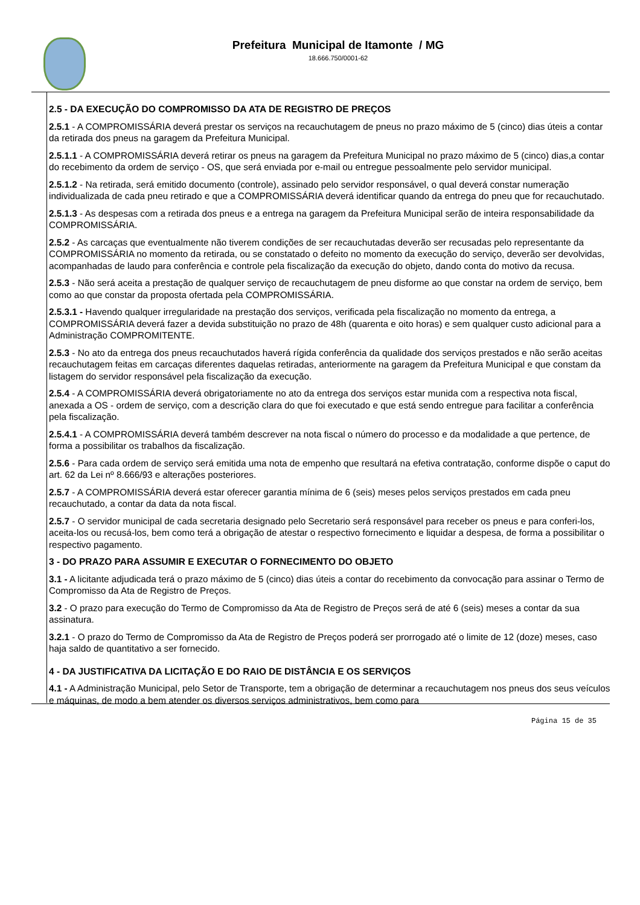Prefeitura Municipal de Itamonte / MG
18.666.750/0001-62
2.5 - DA EXECUÇÃO DO COMPROMISSO DA ATA DE REGISTRO DE PREÇOS
2.5.1 - A COMPROMISSÁRIA deverá prestar os serviços na recauchutagem de pneus no prazo máximo de 5 (cinco) dias úteis a contar da retirada dos pneus na garagem da Prefeitura Municipal.
2.5.1.1 - A COMPROMISSÁRIA deverá retirar os pneus na garagem da Prefeitura Municipal no prazo máximo de 5 (cinco) dias,a contar do recebimento da ordem de serviço - OS, que será enviada por e-mail ou entregue pessoalmente pelo servidor municipal.
2.5.1.2 - Na retirada, será emitido documento (controle), assinado pelo servidor responsável, o qual deverá constar numeração individualizada de cada pneu retirado e que a COMPROMISSÁRIA deverá identificar quando da entrega do pneu que for recauchutado.
2.5.1.3 - As despesas com a retirada dos pneus e a entrega na garagem da Prefeitura Municipal serão de inteira responsabilidade da COMPROMISSÁRIA.
2.5.2 - As carcaças que eventualmente não tiverem condições de ser recauchutadas deverão ser recusadas pelo representante da COMPROMISSÁRIA no momento da retirada, ou se constatado o defeito no momento da execução do serviço, deverão ser devolvidas, acompanhadas de laudo para conferência e controle pela fiscalização da execução do objeto, dando conta do motivo da recusa.
2.5.3 - Não será aceita a prestação de qualquer serviço de recauchutagem de pneu disforme ao que constar na ordem de serviço, bem como ao que constar da proposta ofertada pela COMPROMISSÁRIA.
2.5.3.1 - Havendo qualquer irregularidade na prestação dos serviços, verificada pela fiscalização no momento da entrega, a COMPROMISSÁRIA deverá fazer a devida substituição no prazo de 48h (quarenta e oito horas) e sem qualquer custo adicional para a Administração COMPROMITENTE.
2.5.3 - No ato da entrega dos pneus recauchutados haverá rígida conferência da qualidade dos serviços prestados e não serão aceitas recauchutagem feitas em carcaças diferentes daquelas retiradas, anteriormente na garagem da Prefeitura Municipal e que constam da listagem do servidor responsável pela fiscalização da execução.
2.5.4 - A COMPROMISSÁRIA deverá obrigatoriamente no ato da entrega dos serviços estar munida com a respectiva nota fiscal, anexada a OS - ordem de serviço, com a descrição clara do que foi executado e que está sendo entregue para facilitar a conferência pela fiscalização.
2.5.4.1 - A COMPROMISSÁRIA deverá também descrever na nota fiscal o número do processo e da modalidade a que pertence, de forma a possibilitar os trabalhos da fiscalização.
2.5.6 - Para cada ordem de serviço será emitida uma nota de empenho que resultará na efetiva contratação, conforme dispõe o caput do art. 62 da Lei nº 8.666/93 e alterações posteriores.
2.5.7 - A COMPROMISSÁRIA deverá estar oferecer garantia mínima de 6 (seis) meses pelos serviços prestados em cada pneu recauchutado, a contar da data da nota fiscal.
2.5.7 - O servidor municipal de cada secretaria designado pelo Secretario será responsável para receber os pneus e para conferi-los, aceita-los ou recusá-los, bem como terá a obrigação de atestar o respectivo fornecimento e liquidar a despesa, de forma a possibilitar o respectivo pagamento.
3 - DO PRAZO PARA ASSUMIR E EXECUTAR O FORNECIMENTO DO OBJETO
3.1 - A licitante adjudicada terá o prazo máximo de 5 (cinco) dias úteis a contar do recebimento da convocação para assinar o Termo de Compromisso da Ata de Registro de Preços.
3.2 - O prazo para execução do Termo de Compromisso da Ata de Registro de Preços será de até 6 (seis) meses a contar da sua assinatura.
3.2.1 - O prazo do Termo de Compromisso da Ata de Registro de Preços poderá ser prorrogado até o limite de 12 (doze) meses, caso haja saldo de quantitativo a ser fornecido.
4 - DA JUSTIFICATIVA DA LICITAÇÃO E DO RAIO DE DISTÂNCIA E OS SERVIÇOS
4.1 - A Administração Municipal, pelo Setor de Transporte, tem a obrigação de determinar a recauchutagem nos pneus dos seus veículos e máquinas, de modo a bem atender os diversos serviços administrativos, bem como para
Página 15 de 35